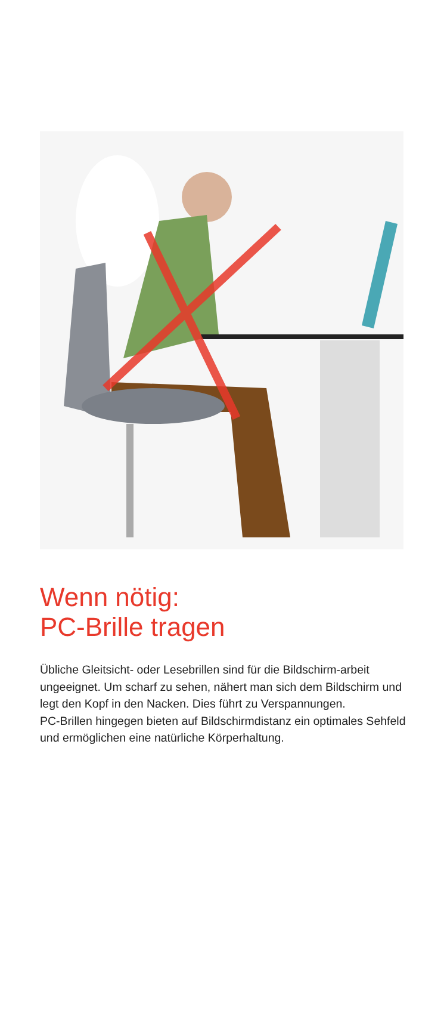Wenn nötig:
PC-Brille tragen
Übliche Gleitsicht- oder Lesebrillen sind für die Bildschirm-arbeit ungeeignet. Um scharf zu sehen, nähert man sich dem Bildschirm und legt den Kopf in den Nacken. Dies führt zu Verspannungen.
PC-Brillen hingegen bieten auf Bildschirmdistanz ein optimales Sehfeld und ermöglichen eine natürliche Körperhaltung.